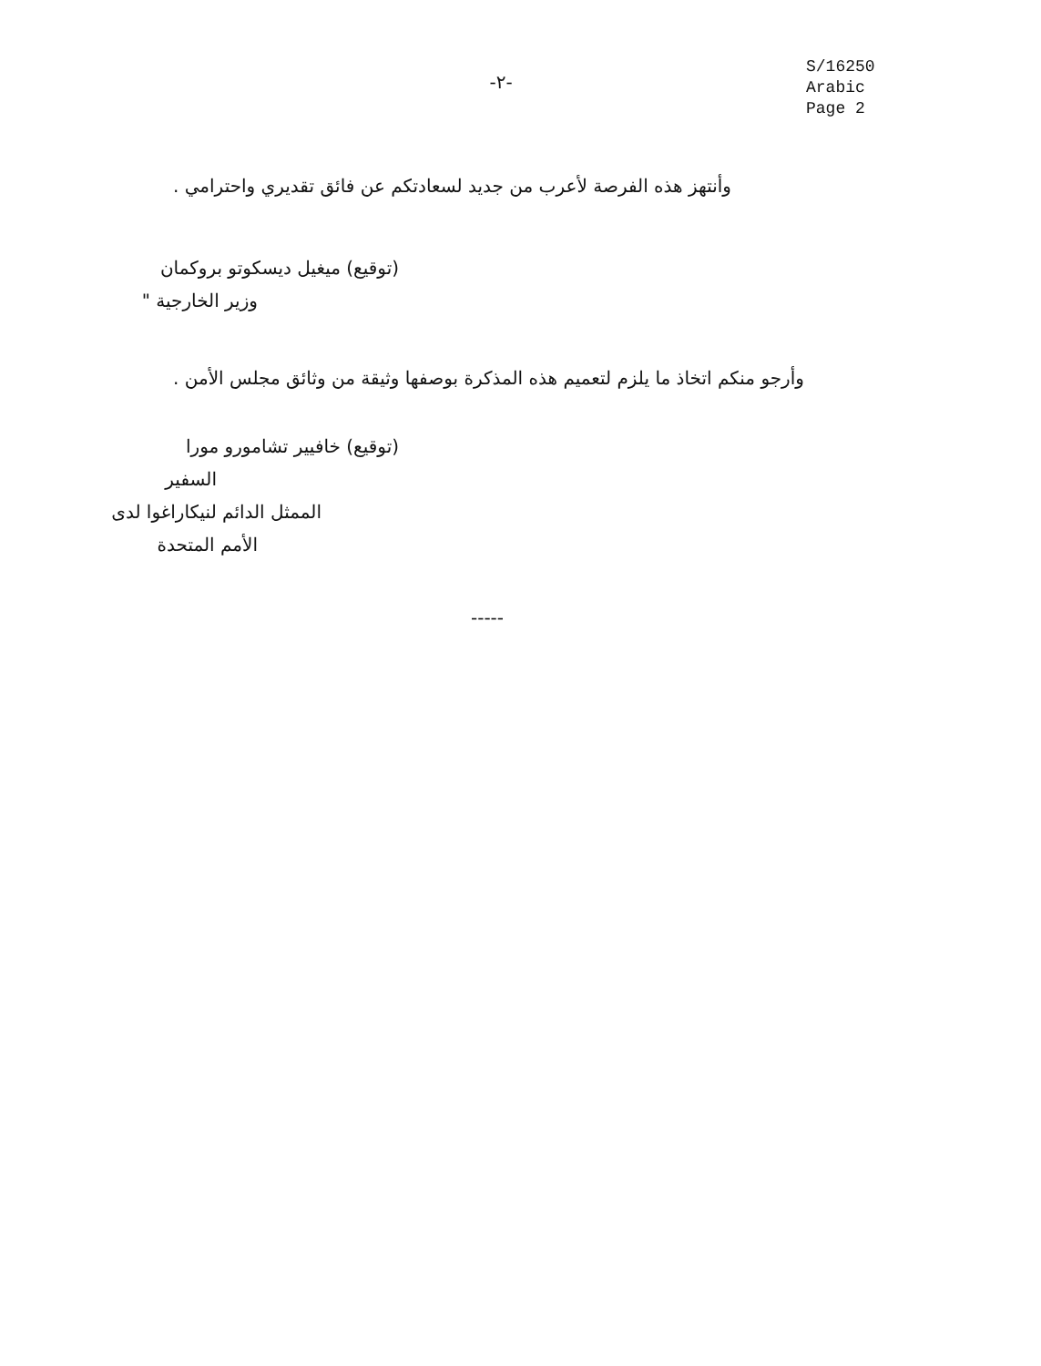-٢-
S/16250
Arabic
Page 2
وأنتهز هذه الفرصة لأعرب من جديد لسعادتكم عن فائق تقديري واحترامي .
(توقيع) ميغيل ديسكوتو بروكمان
وزير الخارجية "
وأرجو منكم اتخاذ ما يلزم لتعميم هذه المذكرة بوصفها وثيقة من وثائق مجلس الأمن .
(توقيع) خافيير تشامورو مورا
السفير
الممثل الدائم لنيكاراغوا لدى
الأمم المتحدة
-----